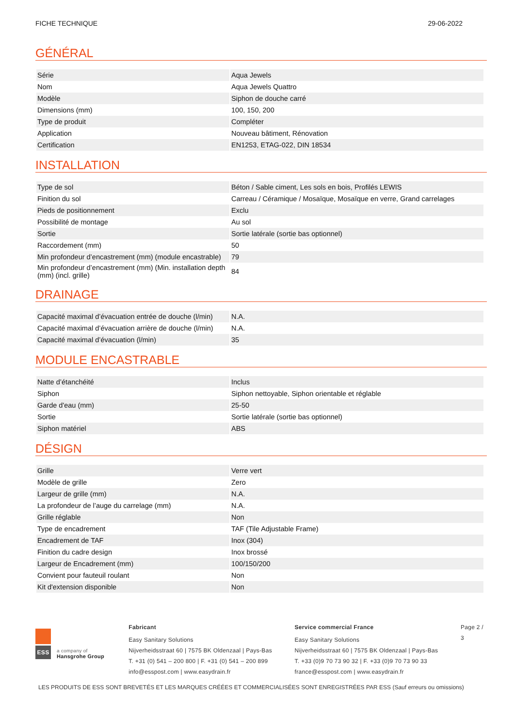FICHE TECHNIQUE 29-06-2022
GÉNÉRAL
| Série | Aqua Jewels |
| Nom | Aqua Jewels Quattro |
| Modèle | Siphon de douche carré |
| Dimensions (mm) | 100, 150, 200 |
| Type de produit | Compléter |
| Application | Nouveau bâtiment, Rénovation |
| Certification | EN1253, ETAG-022, DIN 18534 |
INSTALLATION
| Type de sol | Béton / Sable ciment, Les sols en bois, Profilés LEWIS |
| Finition du sol | Carreau / Céramique / Mosaïque, Mosaïque en verre, Grand carrelages |
| Pieds de positionnement | Exclu |
| Possibilité de montage | Au sol |
| Sortie | Sortie latérale (sortie bas optionnel) |
| Raccordement (mm) | 50 |
| Min profondeur d’encastrement (mm) (module encastrable) | 79 |
| Min profondeur d’encastrement (mm) (Min. installation depth (mm) (incl. grille) | 84 |
DRAINAGE
| Capacité maximal d’évacuation entrée de douche (l/min) | N.A. |
| Capacité maximal d’évacuation arrière de douche (l/min) | N.A. |
| Capacité maximal d’évacuation (l/min) | 35 |
MODULE ENCASTRABLE
| Natte d’étanchéité | Inclus |
| Siphon | Siphon nettoyable, Siphon orientable et réglable |
| Garde d'eau (mm) | 25-50 |
| Sortie | Sortie latérale (sortie bas optionnel) |
| Siphon matériel | ABS |
DÉSIGN
| Grille | Verre vert |
| Modèle de grille | Zero |
| Largeur de grille (mm) | N.A. |
| La profondeur de l’auge du carrelage (mm) | N.A. |
| Grille réglable | Non |
| Type de encadrement | TAF (Tile Adjustable Frame) |
| Encadrement de TAF | Inox (304) |
| Finition du cadre design | Inox brossé |
| Largeur de Encadrement (mm) | 100/150/200 |
| Convient pour fauteuil roulant | Non |
| Kit d'extension disponible | Non |
ESS
a company of
Hansgrohe Group
Fabricant
Easy Sanitary Solutions
Nijverheidsstraat 60 | 7575 BK Oldenzaal | Pays-Bas
T. +31 (0) 541 – 200 800 | F. +31 (0) 541 – 200 899
info@esspost.com | www.easydrain.fr
Service commercial France
Easy Sanitary Solutions
Nijverheidsstraat 60 | 7575 BK Oldenzaal | Pays-Bas
T. +33 (0)9 70 73 90 32 | F. +33 (0)9 70 73 90 33
france@esspost.com | www.easydrain.fr
Page 2 / 3
LES PRODUITS DE ESS SONT BREVETÉS ET LES MARQUES CRÉÉES ET COMMERCIALISÉES SONT ENREGISTRÉES PAR ESS (Sauf erreurs ou omissions)